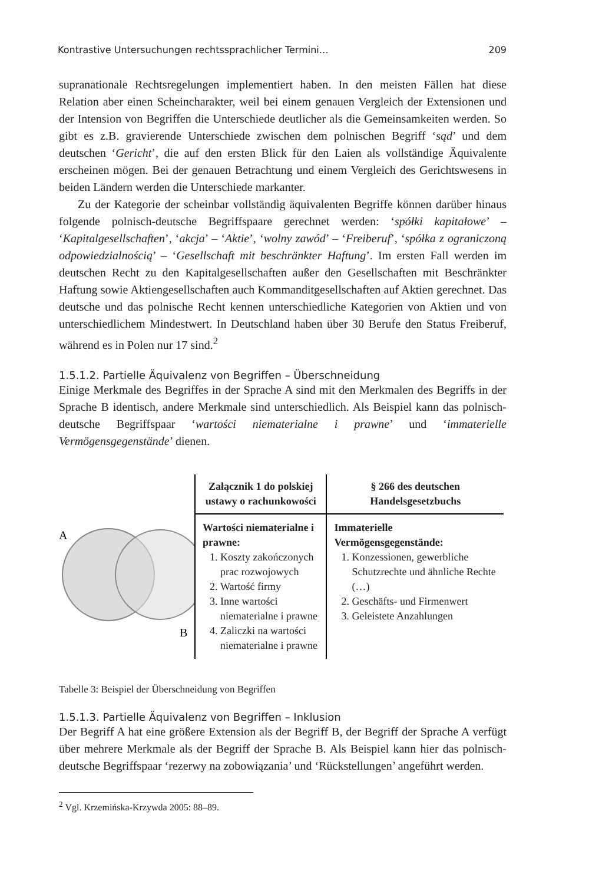Kontrastive Untersuchungen rechtssprachlicher Termini… 209
supranationale Rechtsregelungen implementiert haben. In den meisten Fällen hat diese Relation aber einen Scheincharakter, weil bei einem genauen Vergleich der Extensionen und der Intension von Begriffen die Unterschiede deutlicher als die Gemeinsamkeiten werden. So gibt es z.B. gravierende Unterschiede zwischen dem polnischen Begriff ‘sąd’ und dem deutschen ‘Gericht’, die auf den ersten Blick für den Laien als vollständige Äquivalente erscheinen mögen. Bei der genauen Betrachtung und einem Vergleich des Gerichtswesens in beiden Ländern werden die Unterschiede markanter.
Zu der Kategorie der scheinbar vollständig äquivalenten Begriffe können darüber hinaus folgende polnisch-deutsche Begriffspaare gerechnet werden: ‘spółki kapitałowe’ – ‘Kapitalgesellschaften’, ‘akcja’ – ‘Aktie’, ‘wolny zawód’ – ‘Freiberuf’, ‘spółka z ograniczoną odpowiedzialnością’ – ‘Gesellschaft mit beschränkter Haftung’. Im ersten Fall werden im deutschen Recht zu den Kapitalgesellschaften außer den Gesellschaften mit Beschränkter Haftung sowie Aktiengesellschaften auch Kommanditgesellschaften auf Aktien gerechnet. Das deutsche und das polnische Recht kennen unterschiedliche Kategorien von Aktien und von unterschiedlichem Mindestwert. In Deutschland haben über 30 Berufe den Status Freiberuf, während es in Polen nur 17 sind.<sup>2</sup>
1.5.1.2. Partielle Äquivalenz von Begriffen – Überschneidung
Einige Merkmale des Begriffes in der Sprache A sind mit den Merkmalen des Begriffs in der Sprache B identisch, andere Merkmale sind unterschiedlich. Als Beispiel kann das polnisch-deutsche Begriffspaar ‘wartości niematerialne i prawne’ und ‘immaterielle Vermögensgegenstände’ dienen.
A
B
| Załącznik 1 do polskiej ustawy o rachunkowości | § 266 des deutschen Handelsgesetzbuchs |
| --- | --- |
| Wartości niematerialne i prawne: 1. Koszty zakończonych prac rozwojowych 2. Wartość firmy 3. Inne wartości niematerialne i prawne 4. Zaliczki na wartości niematerialne i prawne | Immaterielle Vermögensgegenstände: 1. Konzessionen, gewerbliche Schutzrechte und ähnliche Rechte (…) 2. Geschäfts- und Firmenwert 3. Geleistete Anzahlungen |
Tabelle 3: Beispiel der Überschneidung von Begriffen
1.5.1.3. Partielle Äquivalenz von Begriffen – Inklusion
Der Begriff A hat eine größere Extension als der Begriff B, der Begriff der Sprache A verfügt über mehrere Merkmale als der Begriff der Sprache B. Als Beispiel kann hier das polnisch-deutsche Begriffspaar ‘rezerwy na zobowiązania’ und ‘Rückstellungen’ angeführt werden.
<sup>2</sup> Vgl. Krzemińska-Krzywda 2005: 88–89.